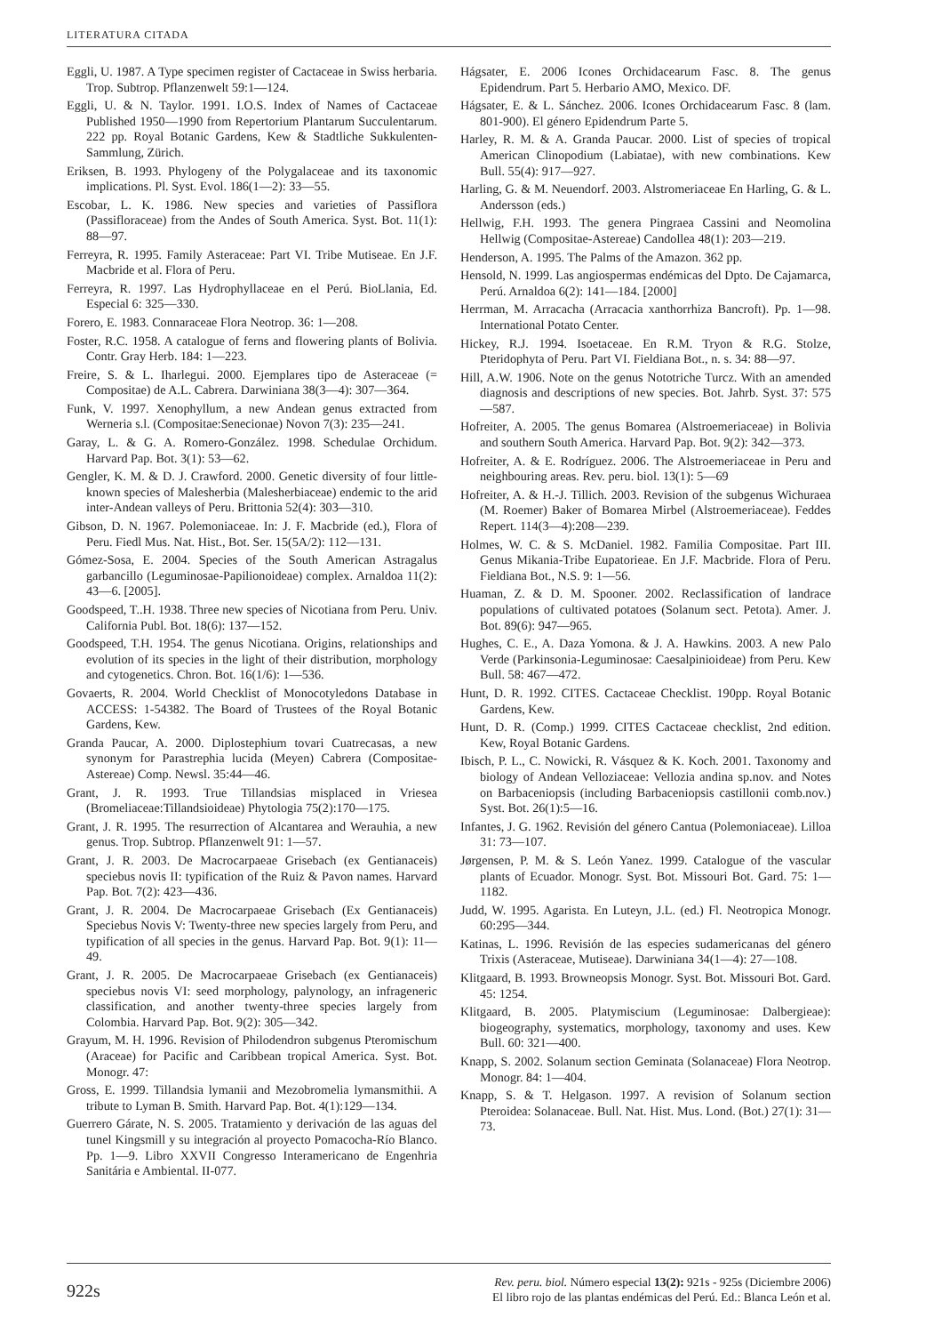LITERATURA CITADA
Eggli, U. 1987. A Type specimen register of Cactaceae in Swiss herbaria. Trop. Subtrop. Pflanzenwelt 59:1—124.
Eggli, U. & N. Taylor. 1991. I.O.S. Index of Names of Cactaceae Published 1950—1990 from Repertorium Plantarum Succulentarum. 222 pp. Royal Botanic Gardens, Kew & Stadtliche Sukkulenten-Sammlung, Zürich.
Eriksen, B. 1993. Phylogeny of the Polygalaceae and its taxonomic implications. Pl. Syst. Evol. 186(1—2): 33—55.
Escobar, L. K. 1986. New species and varieties of Passiflora (Passifloraceae) from the Andes of South America. Syst. Bot. 11(1): 88—97.
Ferreyra, R. 1995. Family Asteraceae: Part VI. Tribe Mutiseae. En J.F. Macbride et al. Flora of Peru.
Ferreyra, R. 1997. Las Hydrophyllaceae en el Perú. BioLlania, Ed. Especial 6: 325—330.
Forero, E. 1983. Connaraceae Flora Neotrop. 36: 1—208.
Foster, R.C. 1958. A catalogue of ferns and flowering plants of Bolivia. Contr. Gray Herb. 184: 1—223.
Freire, S. & L. Iharlegui. 2000. Ejemplares tipo de Asteraceae (= Compositae) de A.L. Cabrera. Darwiniana 38(3—4): 307—364.
Funk, V. 1997. Xenophyllum, a new Andean genus extracted from Werneria s.l. (Compositae:Senecionae) Novon 7(3): 235—241.
Garay, L. & G. A. Romero-González. 1998. Schedulae Orchidum. Harvard Pap. Bot. 3(1): 53—62.
Gengler, K. M. & D. J. Crawford. 2000. Genetic diversity of four little-known species of Malesherbia (Malesherbiaceae) endemic to the arid inter-Andean valleys of Peru. Brittonia 52(4): 303—310.
Gibson, D. N. 1967. Polemoniaceae. In: J. F. Macbride (ed.), Flora of Peru. Fiedl Mus. Nat. Hist., Bot. Ser. 15(5A/2): 112—131.
Gómez-Sosa, E. 2004. Species of the South American Astragalus garbancillo (Leguminosae-Papilionoideae) complex. Arnaldoa 11(2): 43—6. [2005].
Goodspeed, T..H. 1938. Three new species of Nicotiana from Peru. Univ. California Publ. Bot. 18(6): 137—152.
Goodspeed, T.H. 1954. The genus Nicotiana. Origins, relationships and evolution of its species in the light of their distribution, morphology and cytogenetics. Chron. Bot. 16(1/6): 1—536.
Govaerts, R. 2004. World Checklist of Monocotyledons Database in ACCESS: 1-54382. The Board of Trustees of the Royal Botanic Gardens, Kew.
Granda Paucar, A. 2000. Diplostephium tovari Cuatrecasas, a new synonym for Parastrephia lucida (Meyen) Cabrera (Compositae-Astereae) Comp. Newsl. 35:44—46.
Grant, J. R. 1993. True Tillandsias misplaced in Vriesea (Bromeliaceae:Tillandsioideae) Phytologia 75(2):170—175.
Grant, J. R. 1995. The resurrection of Alcantarea and Werauhia, a new genus. Trop. Subtrop. Pflanzenwelt 91: 1—57.
Grant, J. R. 2003. De Macrocarpaeae Grisebach (ex Gentianaceis) speciebus novis II: typification of the Ruiz & Pavon names. Harvard Pap. Bot. 7(2): 423—436.
Grant, J. R. 2004. De Macrocarpaeae Grisebach (Ex Gentianaceis) Speciebus Novis V: Twenty-three new species largely from Peru, and typification of all species in the genus. Harvard Pap. Bot. 9(1): 11—49.
Grant, J. R. 2005. De Macrocarpaeae Grisebach (ex Gentianaceis) speciebus novis VI: seed morphology, palynology, an infrageneric classification, and another twenty-three species largely from Colombia. Harvard Pap. Bot. 9(2): 305—342.
Grayum, M. H. 1996. Revision of Philodendron subgenus Pteromischum (Araceae) for Pacific and Caribbean tropical America. Syst. Bot. Monogr. 47:
Gross, E. 1999. Tillandsia lymanii and Mezobromelia lymansmithii. A tribute to Lyman B. Smith. Harvard Pap. Bot. 4(1):129—134.
Guerrero Gárate, N. S. 2005. Tratamiento y derivación de las aguas del tunel Kingsmill y su integración al proyecto Pomacocha-Río Blanco. Pp. 1—9. Libro XXVII Congresso Interamericano de Engenhria Sanitária e Ambiental. II-077.
Hágsater, E. 2006 Icones Orchidacearum Fasc. 8. The genus Epidendrum. Part 5. Herbario AMO, Mexico. DF.
Hágsater, E. & L. Sánchez. 2006. Icones Orchidacearum Fasc. 8 (lam. 801-900). El género Epidendrum Parte 5.
Harley, R. M. & A. Granda Paucar. 2000. List of species of tropical American Clinopodium (Labiatae), with new combinations. Kew Bull. 55(4): 917—927.
Harling, G. & M. Neuendorf. 2003. Alstromeriaceae En Harling, G. & L. Andersson (eds.)
Hellwig, F.H. 1993. The genera Pingraea Cassini and Neomolina Hellwig (Compositae-Astereae) Candollea 48(1): 203—219.
Henderson, A. 1995. The Palms of the Amazon. 362 pp.
Hensold, N. 1999. Las angiospermas endémicas del Dpto. De Cajamarca, Perú. Arnaldoa 6(2): 141—184. [2000]
Herrman, M. Arracacha (Arracacia xanthorrhiza Bancroft). Pp. 1—98. International Potato Center.
Hickey, R.J. 1994. Isoetaceae. En R.M. Tryon & R.G. Stolze, Pteridophyta of Peru. Part VI. Fieldiana Bot., n. s. 34: 88—97.
Hill, A.W. 1906. Note on the genus Nototriche Turcz. With an amended diagnosis and descriptions of new species. Bot. Jahrb. Syst. 37: 575—587.
Hofreiter, A. 2005. The genus Bomarea (Alstroemeriaceae) in Bolivia and southern South America. Harvard Pap. Bot. 9(2): 342—373.
Hofreiter, A. & E. Rodríguez. 2006. The Alstroemeriaceae in Peru and neighbouring areas. Rev. peru. biol. 13(1): 5—69
Hofreiter, A. & H.-J. Tillich. 2003. Revision of the subgenus Wichuraea (M. Roemer) Baker of Bomarea Mirbel (Alstroemeriaceae). Feddes Repert. 114(3—4):208—239.
Holmes, W. C. & S. McDaniel. 1982. Familia Compositae. Part III. Genus Mikania-Tribe Eupatorieae. En J.F. Macbride. Flora of Peru. Fieldiana Bot., N.S. 9: 1—56.
Huaman, Z. & D. M. Spooner. 2002. Reclassification of landrace populations of cultivated potatoes (Solanum sect. Petota). Amer. J. Bot. 89(6): 947—965.
Hughes, C. E., A. Daza Yomona. & J. A. Hawkins. 2003. A new Palo Verde (Parkinsonia-Leguminosae: Caesalpinioideae) from Peru. Kew Bull. 58: 467—472.
Hunt, D. R. 1992. CITES. Cactaceae Checklist. 190pp. Royal Botanic Gardens, Kew.
Hunt, D. R. (Comp.) 1999. CITES Cactaceae checklist, 2nd edition. Kew, Royal Botanic Gardens.
Ibisch, P. L., C. Nowicki, R. Vásquez & K. Koch. 2001. Taxonomy and biology of Andean Velloziaceae: Vellozia andina sp.nov. and Notes on Barbaceniopsis (including Barbaceniopsis castillonii comb.nov.) Syst. Bot. 26(1):5—16.
Infantes, J. G. 1962. Revisión del género Cantua (Polemoniaceae). Lilloa 31: 73—107.
Jørgensen, P. M. & S. León Yanez. 1999. Catalogue of the vascular plants of Ecuador. Monogr. Syst. Bot. Missouri Bot. Gard. 75: 1—1182.
Judd, W. 1995. Agarista. En Luteyn, J.L. (ed.) Fl. Neotropica Monogr. 60:295—344.
Katinas, L. 1996. Revisión de las especies sudamericanas del género Trixis (Asteraceae, Mutiseae). Darwiniana 34(1—4): 27—108.
Klitgaard, B. 1993. Browneopsis Monogr. Syst. Bot. Missouri Bot. Gard. 45: 1254.
Klitgaard, B. 2005. Platymiscium (Leguminosae: Dalbergieae): biogeography, systematics, morphology, taxonomy and uses. Kew Bull. 60: 321—400.
Knapp, S. 2002. Solanum section Geminata (Solanaceae) Flora Neotrop. Monogr. 84: 1—404.
Knapp, S. & T. Helgason. 1997. A revision of Solanum section Pteroidea: Solanaceae. Bull. Nat. Hist. Mus. Lond. (Bot.) 27(1): 31—73.
922s
Rev. peru. biol. Número especial 13(2): 921s - 925s (Diciembre 2006)
El libro rojo de las plantas endémicas del Perú. Ed.: Blanca León et al.